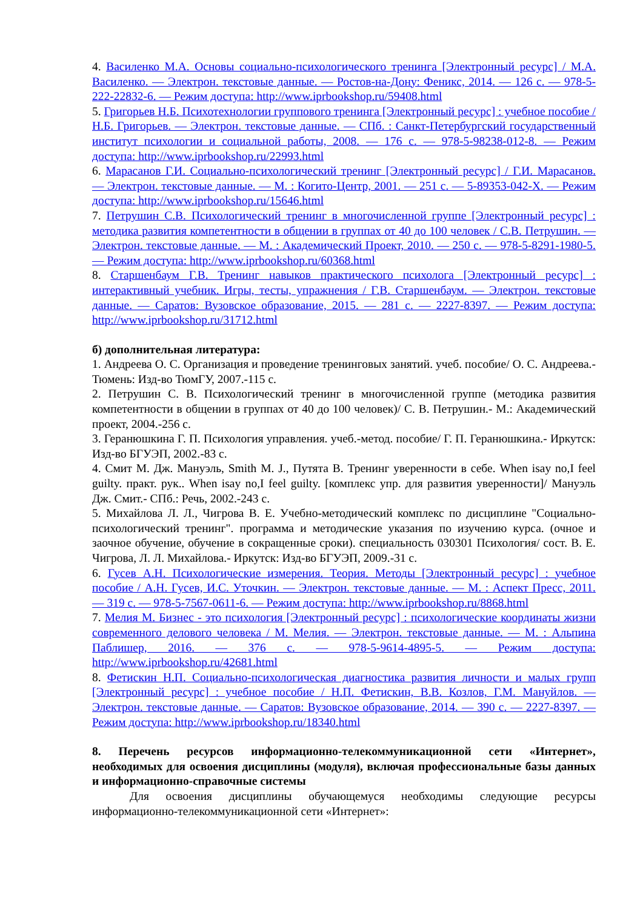4. Василенко М.А. Основы социально-психологического тренинга [Электронный ресурс] / М.А. Василенко. — Электрон. текстовые данные. — Ростов-на-Дону: Феникс, 2014. — 126 с. — 978-5-222-22832-6. — Режим доступа: http://www.iprbookshop.ru/59408.html
5. Григорьев Н.Б. Психотехнологии группового тренинга [Электронный ресурс] : учебное пособие / Н.Б. Григорьев. — Электрон. текстовые данные. — СПб. : Санкт-Петербургский государственный институт психологии и социальной работы, 2008. — 176 с. — 978-5-98238-012-8. — Режим доступа: http://www.iprbookshop.ru/22993.html
6. Марасанов Г.И. Социально-психологический тренинг [Электронный ресурс] / Г.И. Марасанов. — Электрон. текстовые данные. — М. : Когито-Центр, 2001. — 251 с. — 5-89353-042-X. — Режим доступа: http://www.iprbookshop.ru/15646.html
7. Петрушин С.В. Психологический тренинг в многочисленной группе [Электронный ресурс] : методика развития компетентности в общении в группах от 40 до 100 человек / С.В. Петрушин. — Электрон. текстовые данные. — М. : Академический Проект, 2010. — 250 с. — 978-5-8291-1980-5. — Режим доступа: http://www.iprbookshop.ru/60368.html
8. Старшенбаум Г.В. Тренинг навыков практического психолога [Электронный ресурс] : интерактивный учебник. Игры, тесты, упражнения / Г.В. Старшенбаум. — Электрон. текстовые данные. — Саратов: Вузовское образование, 2015. — 281 с. — 2227-8397. — Режим доступа: http://www.iprbookshop.ru/31712.html
б) дополнительная литература:
1. Андреева О. С. Организация и проведение тренинговых занятий. учеб. пособие/ О. С. Андреева.- Тюмень: Изд-во ТюмГУ, 2007.-115 с.
2. Петрушин С. В. Психологический тренинг в многочисленной группе (методика развития компетентности в общении в группах от 40 до 100 человек)/ С. В. Петрушин.- М.: Академический проект, 2004.-256 с.
3. Геранюшкина Г. П. Психология управления. учеб.-метод. пособие/ Г. П. Геранюшкина.- Иркутск: Изд-во БГУЭП, 2002.-83 с.
4. Смит М. Дж. Мануэль, Smith M. J., Путята В. Тренинг уверенности в себе. When isay no,I feel guilty. практ. рук.. When isay no,I feel guilty. [комплекс упр. для развития уверенности]/ Мануэль Дж. Смит.- СПб.: Речь, 2002.-243 с.
5. Михайлова Л. Л., Чигрова В. Е. Учебно-методический комплекс по дисциплине "Социально-психологический тренинг". программа и методические указания по изучению курса. (очное и заочное обучение, обучение в сокращенные сроки). специальность 030301 Психология/ сост. В. Е. Чигрова, Л. Л. Михайлова.- Иркутск: Изд-во БГУЭП, 2009.-31 с.
6. Гусев А.Н. Психологические измерения. Теория. Методы [Электронный ресурс] : учебное пособие / А.Н. Гусев, И.С. Уточкин. — Электрон. текстовые данные. — М. : Аспект Пресс, 2011. — 319 с. — 978-5-7567-0611-6. — Режим доступа: http://www.iprbookshop.ru/8868.html
7. Мелия М. Бизнес - это психология [Электронный ресурс] : психологические координаты жизни современного делового человека / М. Мелия. — Электрон. текстовые данные. — М. : Альпина Паблишер, 2016. — 376 с. — 978-5-9614-4895-5. — Режим доступа: http://www.iprbookshop.ru/42681.html
8. Фетискин Н.П. Социально-психологическая диагностика развития личности и малых групп [Электронный ресурс] : учебное пособие / Н.П. Фетискин, В.В. Козлов, Г.М. Мануйлов. — Электрон. текстовые данные. — Саратов: Вузовское образование, 2014. — 390 с. — 2227-8397. — Режим доступа: http://www.iprbookshop.ru/18340.html
8. Перечень ресурсов информационно-телекоммуникационной сети «Интернет», необходимых для освоения дисциплины (модуля), включая профессиональные базы данных и информационно-справочные системы
Для освоения дисциплины обучающемуся необходимы следующие ресурсы информационно-телекоммуникационной сети «Интернет»: